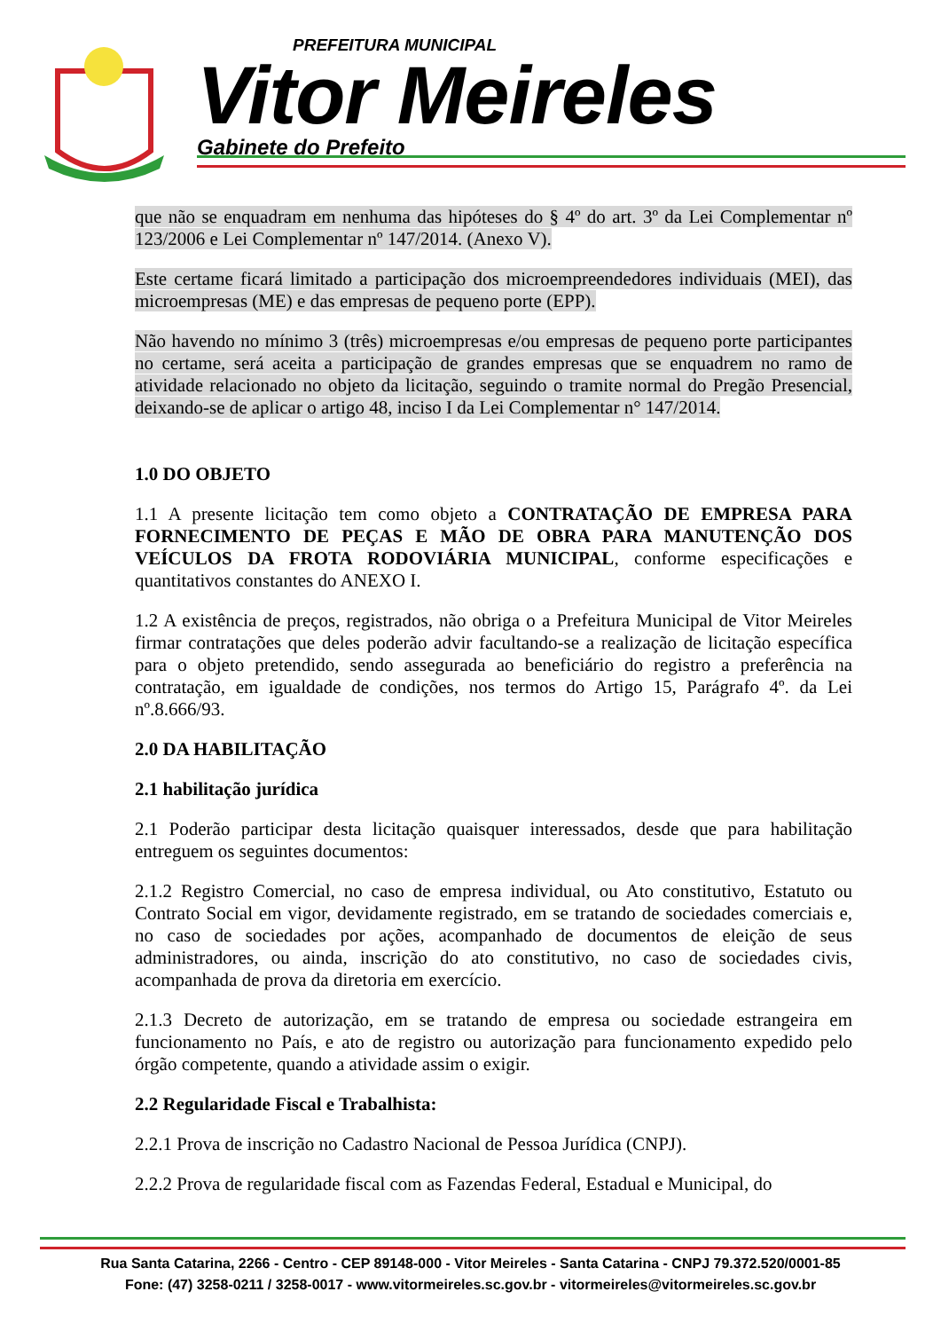PREFEITURA MUNICIPAL
Vitor Meireles
Gabinete do Prefeito
que não se enquadram em nenhuma das hipóteses do § 4º do art. 3º da Lei Complementar nº 123/2006 e Lei Complementar nº 147/2014. (Anexo V).
Este certame ficará limitado a participação dos microempreendedores individuais (MEI), das microempresas (ME) e das empresas de pequeno porte (EPP).
Não havendo no mínimo 3 (três) microempresas e/ou empresas de pequeno porte participantes no certame, será aceita a participação de grandes empresas que se enquadrem no ramo de atividade relacionado no objeto da licitação, seguindo o tramite normal do Pregão Presencial, deixando-se de aplicar o artigo 48, inciso I da Lei Complementar n° 147/2014.
1.0 DO OBJETO
1.1 A presente licitação tem como objeto a CONTRATAÇÃO DE EMPRESA PARA FORNECIMENTO DE PEÇAS E MÃO DE OBRA PARA MANUTENÇÃO DOS VEÍCULOS DA FROTA RODOVIÁRIA MUNICIPAL, conforme especificações e quantitativos constantes do ANEXO I.
1.2 A existência de preços, registrados, não obriga o a Prefeitura Municipal de Vitor Meireles firmar contratações que deles poderão advir facultando-se a realização de licitação específica para o objeto pretendido, sendo assegurada ao beneficiário do registro a preferência na contratação, em igualdade de condições, nos termos do Artigo 15, Parágrafo 4º. da Lei nº.8.666/93.
2.0 DA HABILITAÇÃO
2.1 habilitação jurídica
2.1 Poderão participar desta licitação quaisquer interessados, desde que para habilitação entreguem os seguintes documentos:
2.1.2 Registro Comercial, no caso de empresa individual, ou Ato constitutivo, Estatuto ou Contrato Social em vigor, devidamente registrado, em se tratando de sociedades comerciais e, no caso de sociedades por ações, acompanhado de documentos de eleição de seus administradores, ou ainda, inscrição do ato constitutivo, no caso de sociedades civis, acompanhada de prova da diretoria em exercício.
2.1.3 Decreto de autorização, em se tratando de empresa ou sociedade estrangeira em funcionamento no País, e ato de registro ou autorização para funcionamento expedido pelo órgão competente, quando a atividade assim o exigir.
2.2 Regularidade Fiscal e Trabalhista:
2.2.1 Prova de inscrição no Cadastro Nacional de Pessoa Jurídica (CNPJ).
2.2.2 Prova de regularidade fiscal com as Fazendas Federal, Estadual e Municipal, do
Rua Santa Catarina, 2266 - Centro - CEP 89148-000 - Vitor Meireles - Santa Catarina - CNPJ 79.372.520/0001-85
Fone: (47) 3258-0211 / 3258-0017 - www.vitormeireles.sc.gov.br - vitormeireles@vitormeireles.sc.gov.br